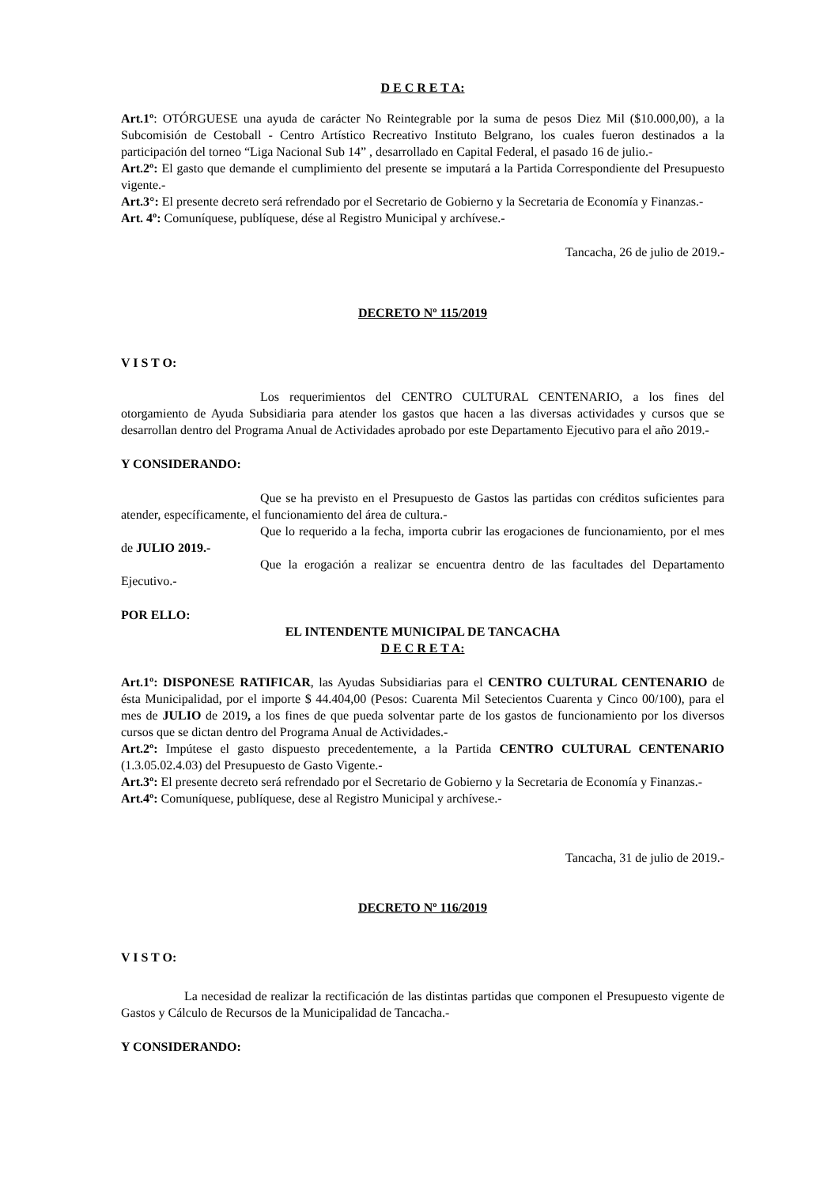D E C R E T A:
Art.1º: OTÓRGUESE una ayuda de carácter No Reintegrable por la suma de pesos Diez Mil ($10.000,00), a la Subcomisión de Cestoball - Centro Artístico Recreativo Instituto Belgrano, los cuales fueron destinados a la participación del torneo “Liga Nacional Sub 14” , desarrollado en Capital Federal, el pasado 16 de julio.-
Art.2º: El gasto que demande el cumplimiento del presente se imputará a la Partida Correspondiente del Presupuesto vigente.-
Art.3°: El presente decreto será refrendado por el Secretario de Gobierno y la Secretaria de Economía y Finanzas.-
Art. 4º: Comuníquese, publíquese, dése al Registro Municipal y archívese.-
Tancacha, 26 de julio de 2019.-
DECRETO Nº 115/2019
V I S T O:
Los requerimientos del CENTRO CULTURAL CENTENARIO, a los fines del otorgamiento de Ayuda Subsidiaria para atender los gastos que hacen a las diversas actividades y cursos que se desarrollan dentro del Programa Anual de Actividades aprobado por este Departamento Ejecutivo para el año 2019.-
Y CONSIDERANDO:
Que se ha previsto en el Presupuesto de Gastos las partidas con créditos suficientes para atender, específicamente, el funcionamiento del área de cultura.-
Que lo requerido a la fecha, importa cubrir las erogaciones de funcionamiento, por el mes de JULIO 2019.-
Que la erogación a realizar se encuentra dentro de las facultades del Departamento Ejecutivo.-
POR ELLO:
EL INTENDENTE MUNICIPAL DE TANCACHA
D E C R E T A:
Art.1º: DISPONESE RATIFICAR, las Ayudas Subsidiarias para el CENTRO CULTURAL CENTENARIO de ésta Municipalidad, por el importe $ 44.404,00 (Pesos: Cuarenta Mil Setecientos Cuarenta y Cinco 00/100), para el mes de JULIO de 2019, a los fines de que pueda solventar parte de los gastos de funcionamiento por los diversos cursos que se dictan dentro del Programa Anual de Actividades.-
Art.2º: Impútese el gasto dispuesto precedentemente, a la Partida CENTRO CULTURAL CENTENARIO (1.3.05.02.4.03) del Presupuesto de Gasto Vigente.-
Art.3º: El presente decreto será refrendado por el Secretario de Gobierno y la Secretaria de Economía y Finanzas.-
Art.4º: Comuníquese, publíquese, dese al Registro Municipal y archívese.-
Tancacha, 31 de julio de 2019.-
DECRETO Nº 116/2019
V I S T O:
La necesidad de realizar la rectificación de las distintas partidas que componen el Presupuesto vigente de Gastos y Cálculo de Recursos de la Municipalidad de Tancacha.-
Y CONSIDERANDO: